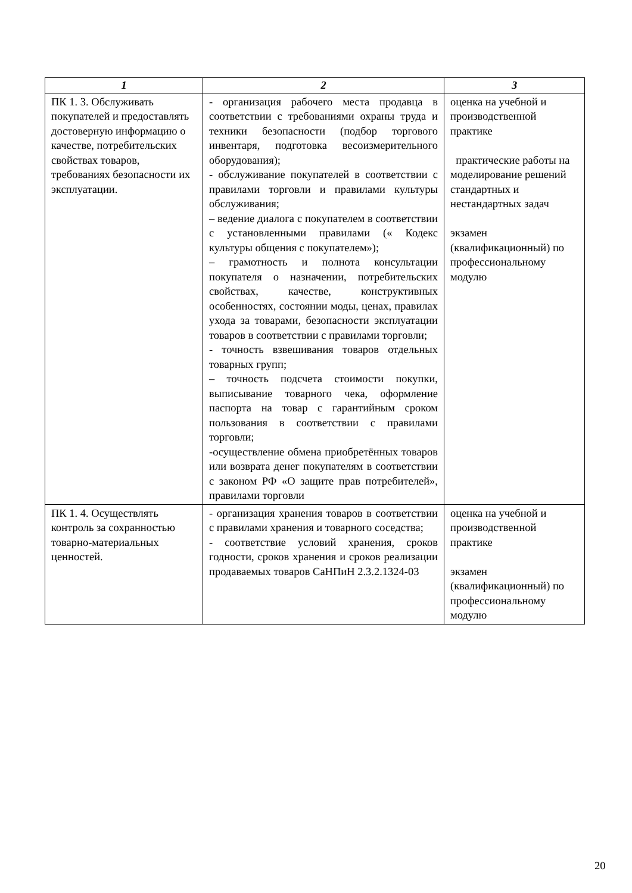| 1 | 2 | 3 |
| --- | --- | --- |
| ПК 1. 3. Обслуживать покупателей и предоставлять достоверную информацию о качестве, потребительских свойствах товаров, требованиях безопасности их эксплуатации. | - организация рабочего места продавца в соответствии с требованиями охраны труда и техники безопасности (подбор торгового инвентаря, подготовка весоизмерительного оборудования); - обслуживание покупателей в соответствии с правилами торговли и правилами культуры обслуживания; – ведение диалога с покупателем в соответствии с установленными правилами (« Кодекс культуры общения с покупателем»); – грамотность и полнота консультации покупателя о назначении, потребительских свойствах, качестве, конструктивных особенностях, состоянии моды, ценах, правилах ухода за товарами, безопасности эксплуатации товаров в соответствии с правилами торговли; - точность взвешивания товаров отдельных товарных групп; – точность подсчета стоимости покупки, выписывание товарного чека, оформление паспорта на товар с гарантийным сроком пользования в соответствии с правилами торговли; -осуществление обмена приобретённых товаров или возврата денег покупателям в соответствии с законом РФ «О защите прав потребителей», правилами торговли | оценка на учебной и производственной практике практические работы на моделирование решений стандартных и нестандартных задач экзамен (квалификационный) по профессиональному модулю |
| ПК 1. 4. Осуществлять контроль за сохранностью товарно-материальных ценностей. | - организация хранения товаров в соответствии с правилами хранения и товарного соседства; - соответствие условий хранения, сроков годности, сроков хранения и сроков реализации продаваемых товаров СаНПиН 2.3.2.1324-03 | оценка на учебной и производственной практике экзамен (квалификационный) по профессиональному модулю |
20